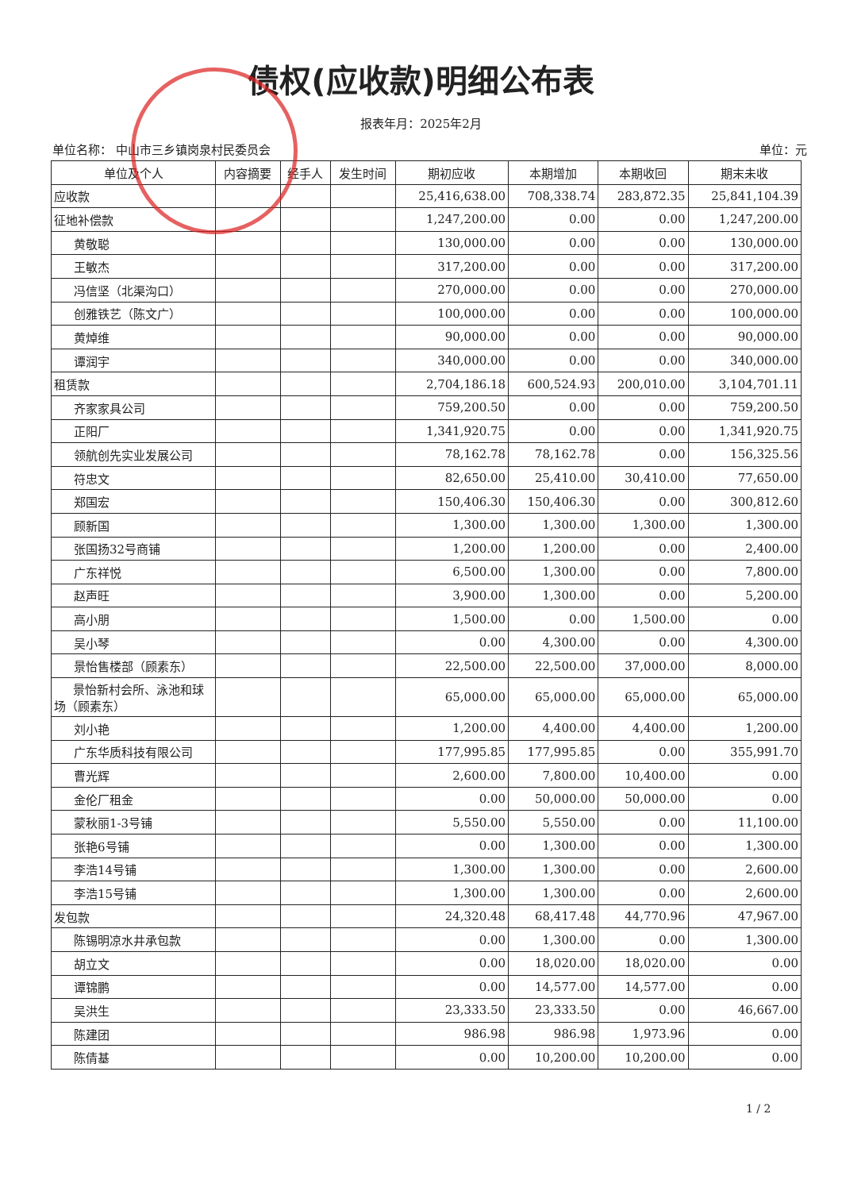债权(应收款)明细公布表
报表年月：2025年2月
单位名称： 中山市三乡镇岗泉村民委员会 单位：元
| 单位及个人 | 内容摘要 | 经手人 | 发生时间 | 期初应收 | 本期增加 | 本期收回 | 期末未收 |
| --- | --- | --- | --- | --- | --- | --- | --- |
| 应收款 | | | | 25,416,638.00 | 708,338.74 | 283,872.35 | 25,841,104.39 |
| 征地补偿款 | | | | 1,247,200.00 | 0.00 | 0.00 | 1,247,200.00 |
| 黄敬聪 | | | | 130,000.00 | 0.00 | 0.00 | 130,000.00 |
| 王敏杰 | | | | 317,200.00 | 0.00 | 0.00 | 317,200.00 |
| 冯信坚（北渠沟口） | | | | 270,000.00 | 0.00 | 0.00 | 270,000.00 |
| 创雅铁艺（陈文广） | | | | 100,000.00 | 0.00 | 0.00 | 100,000.00 |
| 黄焯维 | | | | 90,000.00 | 0.00 | 0.00 | 90,000.00 |
| 谭润宇 | | | | 340,000.00 | 0.00 | 0.00 | 340,000.00 |
| 租赁款 | | | | 2,704,186.18 | 600,524.93 | 200,010.00 | 3,104,701.11 |
| 齐家家具公司 | | | | 759,200.50 | 0.00 | 0.00 | 759,200.50 |
| 正阳厂 | | | | 1,341,920.75 | 0.00 | 0.00 | 1,341,920.75 |
| 领航创先实业发展公司 | | | | 78,162.78 | 78,162.78 | 0.00 | 156,325.56 |
| 符忠文 | | | | 82,650.00 | 25,410.00 | 30,410.00 | 77,650.00 |
| 郑国宏 | | | | 150,406.30 | 150,406.30 | 0.00 | 300,812.60 |
| 顾新国 | | | | 1,300.00 | 1,300.00 | 1,300.00 | 1,300.00 |
| 张国扬32号商铺 | | | | 1,200.00 | 1,200.00 | 0.00 | 2,400.00 |
| 广东祥悦 | | | | 6,500.00 | 1,300.00 | 0.00 | 7,800.00 |
| 赵声旺 | | | | 3,900.00 | 1,300.00 | 0.00 | 5,200.00 |
| 高小朋 | | | | 1,500.00 | 0.00 | 1,500.00 | 0.00 |
| 吴小琴 | | | | 0.00 | 4,300.00 | 0.00 | 4,300.00 |
| 景怡售楼部（顾素东） | | | | 22,500.00 | 22,500.00 | 37,000.00 | 8,000.00 |
| 景怡新村会所、泳池和球场（顾素东） | | | | 65,000.00 | 65,000.00 | 65,000.00 | 65,000.00 |
| 刘小艳 | | | | 1,200.00 | 4,400.00 | 4,400.00 | 1,200.00 |
| 广东华质科技有限公司 | | | | 177,995.85 | 177,995.85 | 0.00 | 355,991.70 |
| 曹光辉 | | | | 2,600.00 | 7,800.00 | 10,400.00 | 0.00 |
| 金伦厂租金 | | | | 0.00 | 50,000.00 | 50,000.00 | 0.00 |
| 蒙秋丽1-3号铺 | | | | 5,550.00 | 5,550.00 | 0.00 | 11,100.00 |
| 张艳6号铺 | | | | 0.00 | 1,300.00 | 0.00 | 1,300.00 |
| 李浩14号铺 | | | | 1,300.00 | 1,300.00 | 0.00 | 2,600.00 |
| 李浩15号铺 | | | | 1,300.00 | 1,300.00 | 0.00 | 2,600.00 |
| 发包款 | | | | 24,320.48 | 68,417.48 | 44,770.96 | 47,967.00 |
| 陈锡明凉水井承包款 | | | | 0.00 | 1,300.00 | 0.00 | 1,300.00 |
| 胡立文 | | | | 0.00 | 18,020.00 | 18,020.00 | 0.00 |
| 谭锦鹏 | | | | 0.00 | 14,577.00 | 14,577.00 | 0.00 |
| 吴洪生 | | | | 23,333.50 | 23,333.50 | 0.00 | 46,667.00 |
| 陈建团 | | | | 986.98 | 986.98 | 1,973.96 | 0.00 |
| 陈倩基 | | | | 0.00 | 10,200.00 | 10,200.00 | 0.00 |
1 / 2